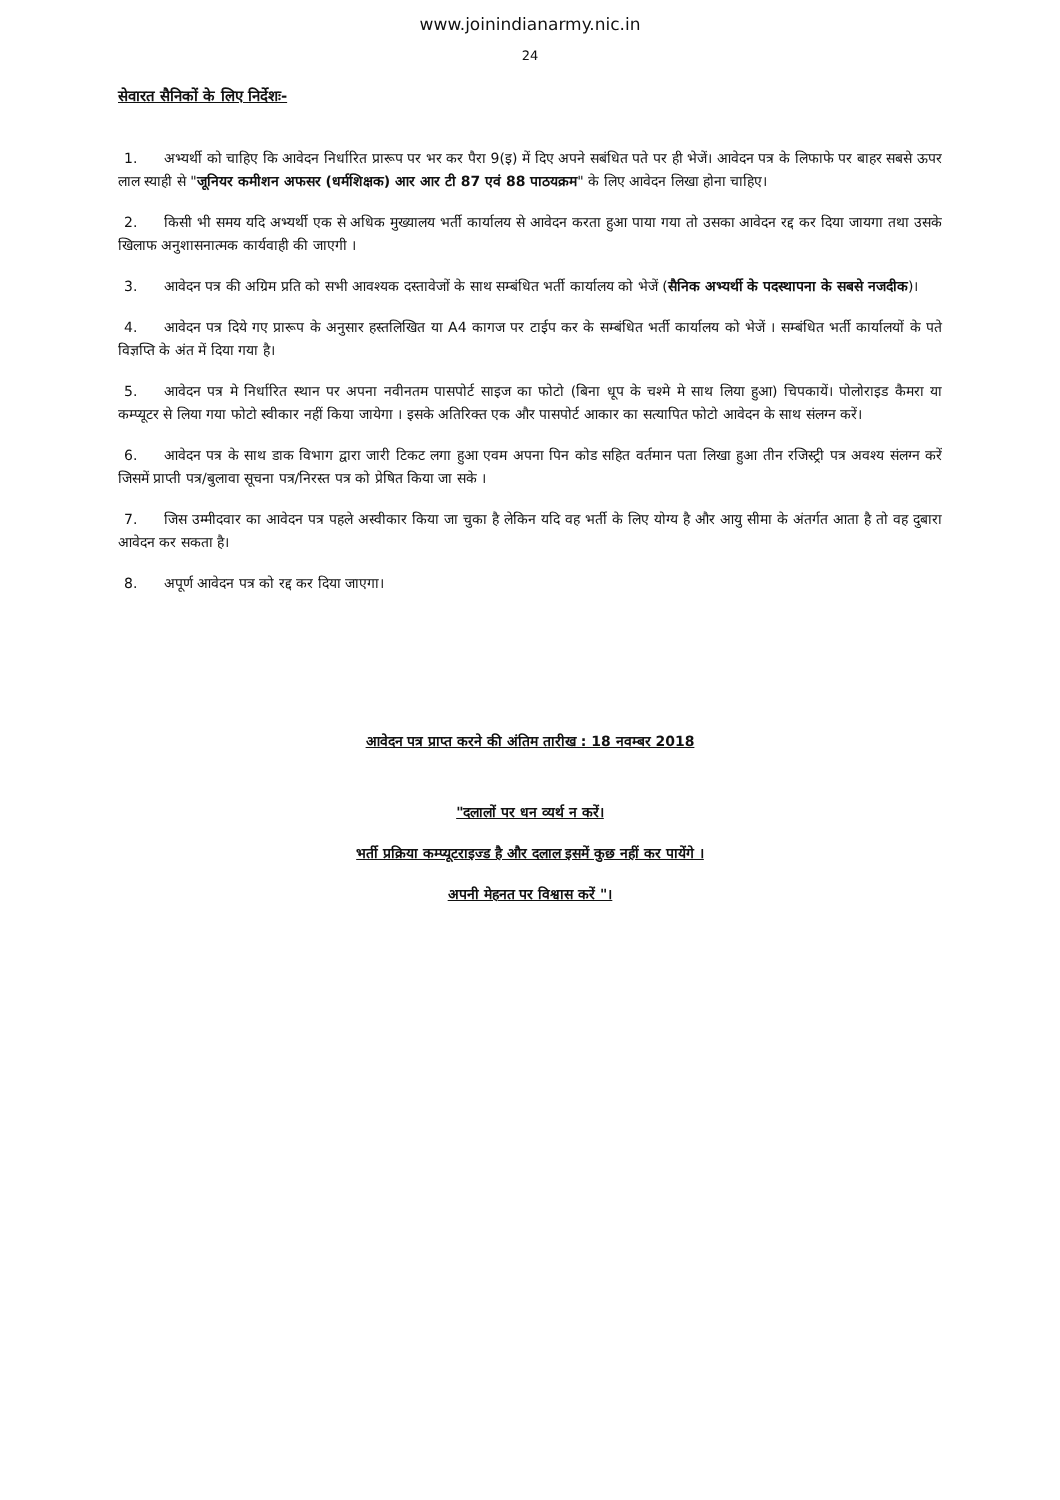www.joinindianarmy.nic.in
24
सेवारत सैनिकों के लिए निर्देशः-
1. अभ्यर्थी को चाहिए कि आवेदन निर्धारित प्रारूप पर भर कर पैरा 9(इ) में दिए अपने सबंधित पते पर ही भेजें। आवेदन पत्र के लिफाफे पर बाहर सबसे ऊपर लाल स्याही से "जूनियर कमीशन अफसर (धर्मशिक्षक) आर आर टी 87 एवं 88 पाठयक्रम" के लिए आवेदन लिखा होना चाहिए।
2. किसी भी समय यदि अभ्यर्थी एक से अधिक मुख्यालय भर्ती कार्यालय से आवेदन करता हुआ पाया गया तो उसका आवेदन रद्द कर दिया जायगा तथा उसके खिलाफ अनुशासनात्मक कार्यवाही की जाएगी ।
3. आवेदन पत्र की अग्रिम प्रति को सभी आवश्यक दस्तावेजों के साथ सम्बंधित भर्ती कार्यालय को भेजें (सैनिक अभ्यर्थी के पदस्थापना के सबसे नजदीक)।
4. आवेदन पत्र दिये गए प्रारूप के अनुसार हस्तलिखित या A4 कागज पर टाईप कर के सम्बंधित भर्ती कार्यालय को भेजें । सम्बंधित भर्ती कार्यालयों के पते विज्ञप्ति के अंत में दिया गया है।
5. आवेदन पत्र मे निर्धारित स्थान पर अपना नवीनतम पासपोर्ट साइज का फोटो (बिना धूप के चश्मे मे साथ लिया हुआ) चिपकायें। पोलोराइड कैमरा या कम्प्यूटर से लिया गया फोटो स्वीकार नहीं किया जायेगा । इसके अतिरिक्त एक और पासपोर्ट आकार का सत्यापित फोटो आवेदन के साथ संलग्न करें।
6. आवेदन पत्र के साथ डाक विभाग द्वारा जारी टिकट लगा हुआ एवम अपना पिन कोड सहित वर्तमान पता लिखा हुआ तीन रजिस्ट्री पत्र अवश्य संलग्न करें जिसमें प्राप्ती पत्र/बुलावा सूचना पत्र/निरस्त पत्र को प्रेषित किया जा सके ।
7. जिस उम्मीदवार का आवेदन पत्र पहले अस्वीकार किया जा चुका है लेकिन यदि वह भर्ती के लिए योग्य है और आयु सीमा के अंतर्गत आता है तो वह दुबारा आवेदन कर सकता है।
8. अपूर्ण आवेदन पत्र को रद्द कर दिया जाएगा।
आवेदन पत्र प्राप्त करने की अंतिम तारीख : 18 नवम्बर 2018
"दलालों पर धन व्यर्थ न करें।
भर्ती प्रक्रिया कम्प्यूटराइज्ड है और दलाल इसमें कुछ नहीं कर पायेंगे ।
अपनी मेहनत पर विश्वास करें "।